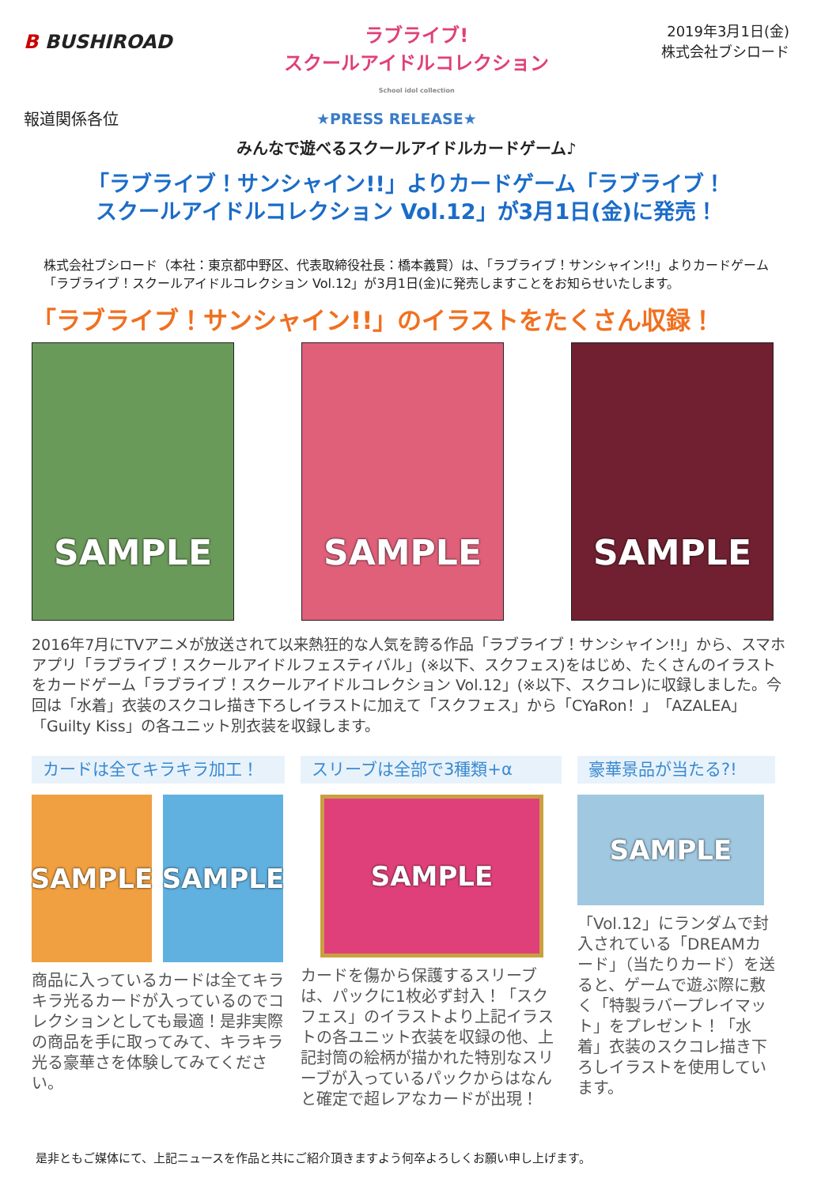B BUSHIROAD
ラブライブ!
スクールアイドルコレクション
School idol collection
2019年3月1日(金)
株式会社ブシロード
報道関係各位 ★PRESS RELEASE★
みんなで遊べるスクールアイドルカードゲーム♪
「ラブライブ！サンシャイン!!」よりカードゲーム「ラブライブ！
スクールアイドルコレクション Vol.12」が3月1日(金)に発売！
株式会社ブシロード（本社：東京都中野区、代表取締役社長：橋本義賢）は、「ラブライブ！サンシャイン!!」よりカードゲーム「ラブライブ！スクールアイドルコレクション Vol.12」が3月1日(金)に発売しますことをお知らせいたします。
「ラブライブ！サンシャイン!!」のイラストをたくさん収録！
SAMPLE SAMPLE SAMPLE
2016年7月にTVアニメが放送されて以来熱狂的な人気を誇る作品「ラブライブ！サンシャイン!!」から、スマホアプリ「ラブライブ！スクールアイドルフェスティバル」(※以下、スクフェス)をはじめ、たくさんのイラストをカードゲーム「ラブライブ！スクールアイドルコレクション Vol.12」(※以下、スクコレ)に収録しました。今回は「水着」衣装のスクコレ描き下ろしイラストに加えて「スクフェス」から「CYaRon！」「AZALEA」「Guilty Kiss」の各ユニット別衣装を収録します。
カードは全てキラキラ加工！
SAMPLE SAMPLE
商品に入っているカードは全てキラキラ光るカードが入っているのでコレクションとしても最適！是非実際の商品を手に取ってみて、キラキラ光る豪華さを体験してみてください。
スリーブは全部で3種類+α
SAMPLE
カードを傷から保護するスリーブは、パックに1枚必ず封入！「スクフェス」のイラストより上記イラストの各ユニット衣装を収録の他、上記封筒の絵柄が描かれた特別なスリーブが入っているパックからはなんと確定で超レアなカードが出現！
豪華景品が当たる?!
SAMPLE
「Vol.12」にランダムで封入されている「DREAMカード」（当たりカード）を送ると、ゲームで遊ぶ際に敷く「特製ラバープレイマット」をプレゼント！「水着」衣装のスクコレ描き下ろしイラストを使用しています。
是非ともご媒体にて、上記ニュースを作品と共にご紹介頂きますよう何卒よろしくお願い申し上げます。